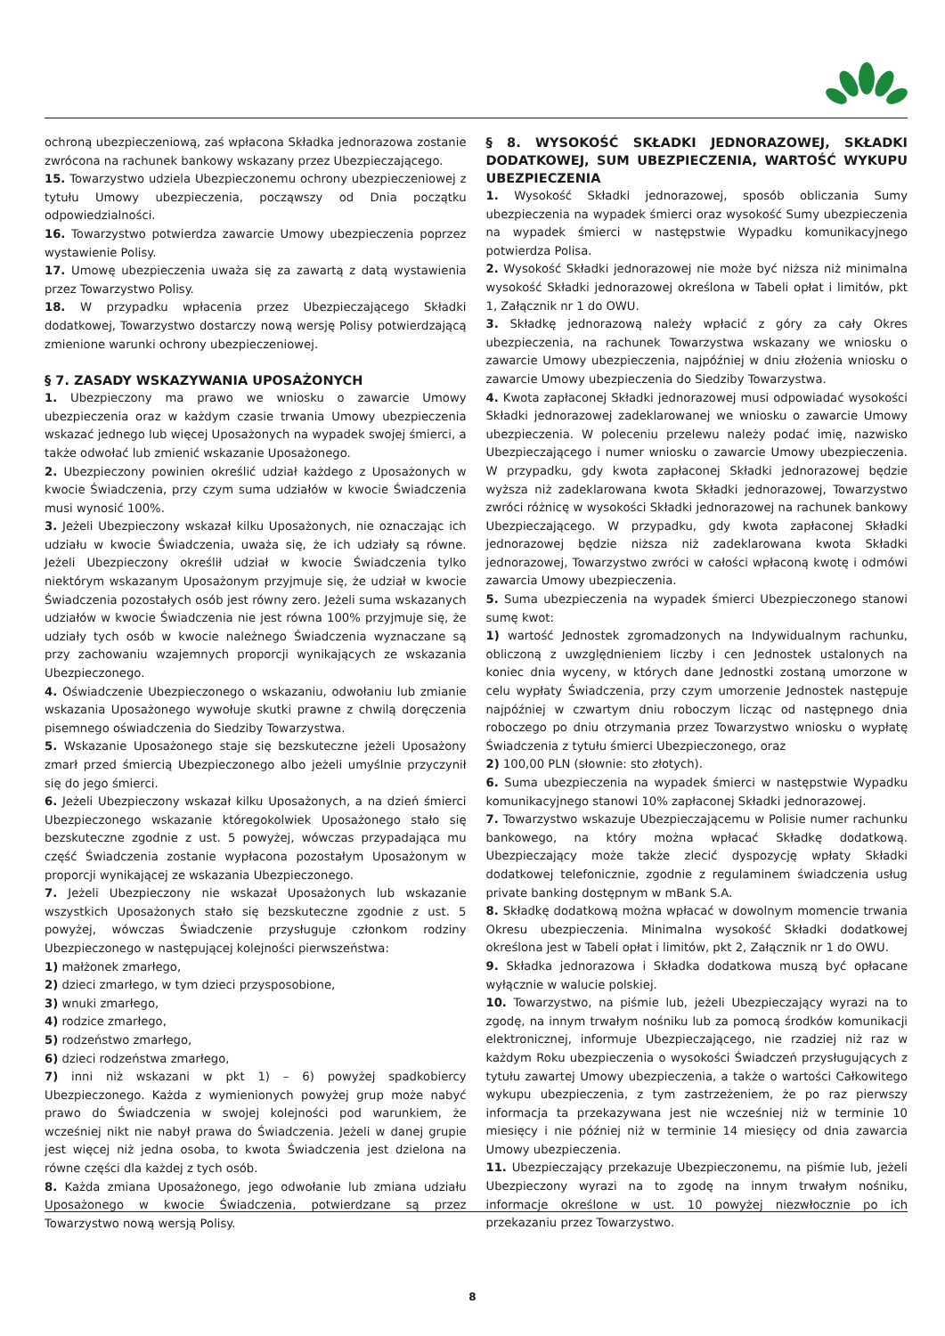ochroną ubezpieczeniową, zaś wpłacona Składka jednorazowa zostanie zwrócona na rachunek bankowy wskazany przez Ubezpieczającego.
15. Towarzystwo udziela Ubezpieczonemu ochrony ubezpieczeniowej z tytułu Umowy ubezpieczenia, począwszy od Dnia początku odpowiedzialności.
16. Towarzystwo potwierdza zawarcie Umowy ubezpieczenia poprzez wystawienie Polisy.
17. Umowę ubezpieczenia uważa się za zawartą z datą wystawienia przez Towarzystwo Polisy.
18. W przypadku wpłacenia przez Ubezpieczającego Składki dodatkowej, Towarzystwo dostarczy nową wersję Polisy potwierdzającą zmienione warunki ochrony ubezpieczeniowej.
§ 7. ZASADY WSKAZYWANIA UPOSAŻONYCH
1. Ubezpieczony ma prawo we wniosku o zawarcie Umowy ubezpieczenia oraz w każdym czasie trwania Umowy ubezpieczenia wskazać jednego lub więcej Uposażonych na wypadek swojej śmierci, a także odwołać lub zmienić wskazanie Uposażonego.
2. Ubezpieczony powinien określić udział każdego z Uposażonych w kwocie Świadczenia, przy czym suma udziałów w kwocie Świadczenia musi wynosić 100%.
3. Jeżeli Ubezpieczony wskazał kilku Uposażonych, nie oznaczając ich udziału w kwocie Świadczenia, uważa się, że ich udziały są równe. Jeżeli Ubezpieczony określił udział w kwocie Świadczenia tylko niektórym wskazanym Uposażonym przyjmuje się, że udział w kwocie Świadczenia pozostałych osób jest równy zero. Jeżeli suma wskazanych udziałów w kwocie Świadczenia nie jest równa 100% przyjmuje się, że udziały tych osób w kwocie należnego Świadczenia wyznaczane są przy zachowaniu wzajemnych proporcji wynikających ze wskazania Ubezpieczonego.
4. Oświadczenie Ubezpieczonego o wskazaniu, odwołaniu lub zmianie wskazania Uposażonego wywołuje skutki prawne z chwilą doręczenia pisemnego oświadczenia do Siedziby Towarzystwa.
5. Wskazanie Uposażonego staje się bezskuteczne jeżeli Uposażony zmarł przed śmiercią Ubezpieczonego albo jeżeli umyślnie przyczynił się do jego śmierci.
6. Jeżeli Ubezpieczony wskazał kilku Uposażonych, a na dzień śmierci Ubezpieczonego wskazanie któregokolwiek Uposażonego stało się bezskuteczne zgodnie z ust. 5 powyżej, wówczas przypadająca mu część Świadczenia zostanie wypłacona pozostałym Uposażonym w proporcji wynikającej ze wskazania Ubezpieczonego.
7. Jeżeli Ubezpieczony nie wskazał Uposażonych lub wskazanie wszystkich Uposażonych stało się bezskuteczne zgodnie z ust. 5 powyżej, wówczas Świadczenie przysługuje członkom rodziny Ubezpieczonego w następującej kolejności pierwszeństwa:
1) małżonek zmarłego,
2) dzieci zmarłego, w tym dzieci przysposobione,
3) wnuki zmarłego,
4) rodzice zmarłego,
5) rodzeństwo zmarłego,
6) dzieci rodzeństwa zmarłego,
7) inni niż wskazani w pkt 1) – 6) powyżej spadkobiercy Ubezpieczonego. Każda z wymienionych powyżej grup może nabyć prawo do Świadczenia w swojej kolejności pod warunkiem, że wcześniej nikt nie nabył prawa do Świadczenia. Jeżeli w danej grupie jest więcej niż jedna osoba, to kwota Świadczenia jest dzielona na równe części dla każdej z tych osób.
8. Każda zmiana Uposażonego, jego odwołanie lub zmiana udziału Uposażonego w kwocie Świadczenia, potwierdzane są przez Towarzystwo nową wersją Polisy.
§ 8. WYSOKOŚĆ SKŁADKI JEDNORAZOWEJ, SKŁADKI DODATKOWEJ, SUM UBEZPIECZENIA, WARTOŚĆ WYKUPU UBEZPIECZENIA
1. Wysokość Składki jednorazowej, sposób obliczania Sumy ubezpieczenia na wypadek śmierci oraz wysokość Sumy ubezpieczenia na wypadek śmierci w następstwie Wypadku komunikacyjnego potwierdza Polisa.
2. Wysokość Składki jednorazowej nie może być niższa niż minimalna wysokość Składki jednorazowej określona w Tabeli opłat i limitów, pkt 1, Załącznik nr 1 do OWU.
3. Składkę jednorazową należy wpłacić z góry za cały Okres ubezpieczenia, na rachunek Towarzystwa wskazany we wniosku o zawarcie Umowy ubezpieczenia, najpóźniej w dniu złożenia wniosku o zawarcie Umowy ubezpieczenia do Siedziby Towarzystwa.
4. Kwota zapłaconej Składki jednorazowej musi odpowiadać wysokości Składki jednorazowej zadeklarowanej we wniosku o zawarcie Umowy ubezpieczenia. W poleceniu przelewu należy podać imię, nazwisko Ubezpieczającego i numer wniosku o zawarcie Umowy ubezpieczenia. W przypadku, gdy kwota zapłaconej Składki jednorazowej będzie wyższa niż zadeklarowana kwota Składki jednorazowej, Towarzystwo zwróci różnicę w wysokości Składki jednorazowej na rachunek bankowy Ubezpieczającego. W przypadku, gdy kwota zapłaconej Składki jednorazowej będzie niższa niż zadeklarowana kwota Składki jednorazowej, Towarzystwo zwróci w całości wpłaconą kwotę i odmówi zawarcia Umowy ubezpieczenia.
5. Suma ubezpieczenia na wypadek śmierci Ubezpieczonego stanowi sumę kwot:
1) wartość Jednostek zgromadzonych na Indywidualnym rachunku, obliczoną z uwzględnieniem liczby i cen Jednostek ustalonych na koniec dnia wyceny, w których dane Jednostki zostaną umorzone w celu wypłaty Świadczenia, przy czym umorzenie Jednostek następuje najpóźniej w czwartym dniu roboczym licząc od następnego dnia roboczego po dniu otrzymania przez Towarzystwo wniosku o wypłatę Świadczenia z tytułu śmierci Ubezpieczonego, oraz
2) 100,00 PLN (słownie: sto złotych).
6. Suma ubezpieczenia na wypadek śmierci w następstwie Wypadku komunikacyjnego stanowi 10% zapłaconej Składki jednorazowej.
7. Towarzystwo wskazuje Ubezpieczającemu w Polisie numer rachunku bankowego, na który można wpłacać Składkę dodatkową. Ubezpieczający może także zlecić dyspozycję wpłaty Składki dodatkowej telefonicznie, zgodnie z regulaminem świadczenia usług private banking dostępnym w mBank S.A.
8. Składkę dodatkową można wpłacać w dowolnym momencie trwania Okresu ubezpieczenia. Minimalna wysokość Składki dodatkowej określona jest w Tabeli opłat i limitów, pkt 2, Załącznik nr 1 do OWU.
9. Składka jednorazowa i Składka dodatkowa muszą być opłacane wyłącznie w walucie polskiej.
10. Towarzystwo, na piśmie lub, jeżeli Ubezpieczający wyrazi na to zgodę, na innym trwałym nośniku lub za pomocą środków komunikacji elektronicznej, informuje Ubezpieczającego, nie rzadziej niż raz w każdym Roku ubezpieczenia o wysokości Świadczeń przysługujących z tytułu zawartej Umowy ubezpieczenia, a także o wartości Całkowitego wykupu ubezpieczenia, z tym zastrzeżeniem, że po raz pierwszy informacja ta przekazywana jest nie wcześniej niż w terminie 10 miesięcy i nie później niż w terminie 14 miesięcy od dnia zawarcia Umowy ubezpieczenia.
11. Ubezpieczający przekazuje Ubezpieczonemu, na piśmie lub, jeżeli Ubezpieczony wyrazi na to zgodę na innym trwałym nośniku, informacje określone w ust. 10 powyżej niezwłocznie po ich przekazaniu przez Towarzystwo.
8